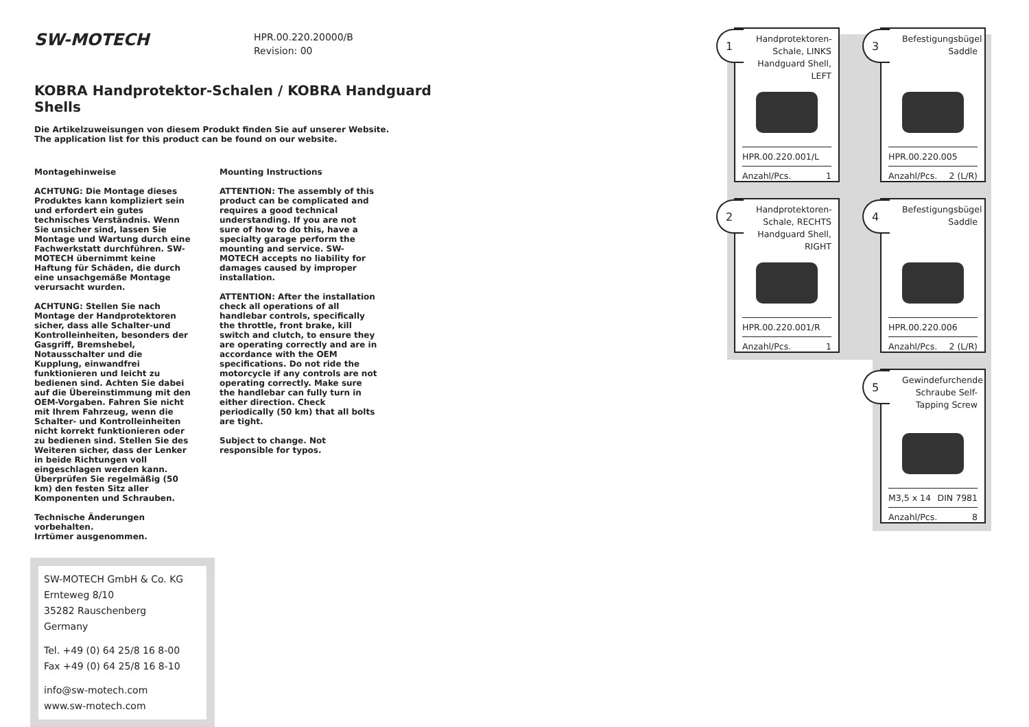SW-MOTECH HPR.00.220.20000/B
Revision: 00
KOBRA Handprotektor-Schalen / KOBRA Handguard Shells
Die Artikelzuweisungen von diesem Produkt finden Sie auf unserer Website.
The application list for this product can be found on our website.
Montagehinweise
ACHTUNG: Die Montage dieses Produktes kann kompliziert sein und erfordert ein gutes technisches Verständnis. Wenn Sie unsicher sind, lassen Sie Montage und Wartung durch eine Fachwerkstatt durchführen. SW-MOTECH übernimmt keine Haftung für Schäden, die durch eine unsachgemäße Montage verursacht wurden.
ACHTUNG: Stellen Sie nach Montage der Handprotektoren sicher, dass alle Schalter-und Kontrolleinheiten, besonders der Gasgriff, Bremshebel, Notausschalter und die Kupplung, einwandfrei funktionieren und leicht zu bedienen sind. Achten Sie dabei auf die Übereinstimmung mit den OEM-Vorgaben. Fahren Sie nicht mit Ihrem Fahrzeug, wenn die Schalter- und Kontrolleinheiten nicht korrekt funktionieren oder zu bedienen sind. Stellen Sie des Weiteren sicher, dass der Lenker in beide Richtungen voll eingeschlagen werden kann. Überprüfen Sie regelmäßig (50 km) den festen Sitz aller Komponenten und Schrauben.
Technische Änderungen vorbehalten.
Irrtümer ausgenommen.
Mounting Instructions
ATTENTION: The assembly of this product can be complicated and requires a good technical understanding. If you are not sure of how to do this, have a specialty garage perform the mounting and service. SW-MOTECH accepts no liability for damages caused by improper installation.
ATTENTION: After the installation check all operations of all handlebar controls, specifically the throttle, front brake, kill switch and clutch, to ensure they are operating correctly and are in accordance with the OEM specifications. Do not ride the motorcycle if any controls are not operating correctly. Make sure the handlebar can fully turn in either direction. Check periodically (50 km) that all bolts are tight.
Subject to change. Not responsible for typos.
SW-MOTECH GmbH & Co. KG
Ernteweg 8/10
35282 Rauschenberg
Germany
Tel. +49 (0) 64 25/8 16 8-00
Fax +49 (0) 64 25/8 16 8-10
info@sw-motech.com
www.sw-motech.com
1
Handprotektoren-Schale, LINKS Handguard Shell, LEFT
HPR.00.220.001/L
Anzahl/Pcs. 1
3
Befestigungsbügel Saddle
HPR.00.220.005
Anzahl/Pcs. 2 (L/R)
2
Handprotektoren-Schale, RECHTS Handguard Shell, RIGHT
HPR.00.220.001/R
Anzahl/Pcs. 1
4
Befestigungsbügel Saddle
HPR.00.220.006
Anzahl/Pcs. 2 (L/R)
5
Gewindefurchende Schraube Self-Tapping Screw
M3,5 x 14 DIN 7981
Anzahl/Pcs. 8